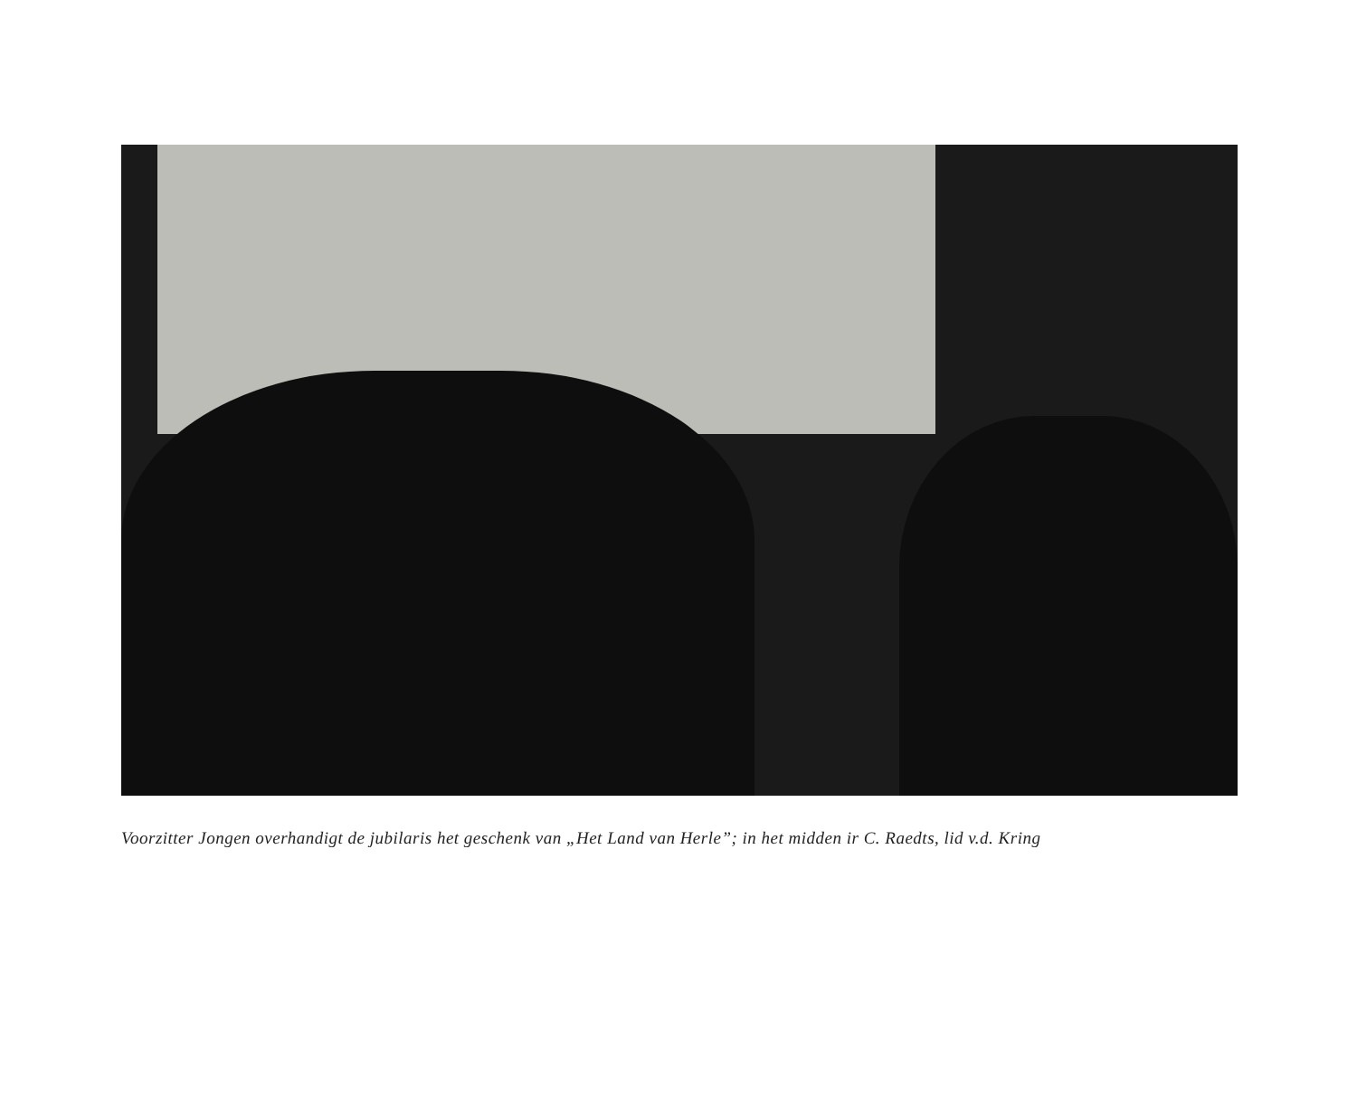Voorzitter Jongen overhandigt de jubilaris het geschenk van „Het Land van Herle”; in het midden ir C. Raedts, lid v.d. Kring